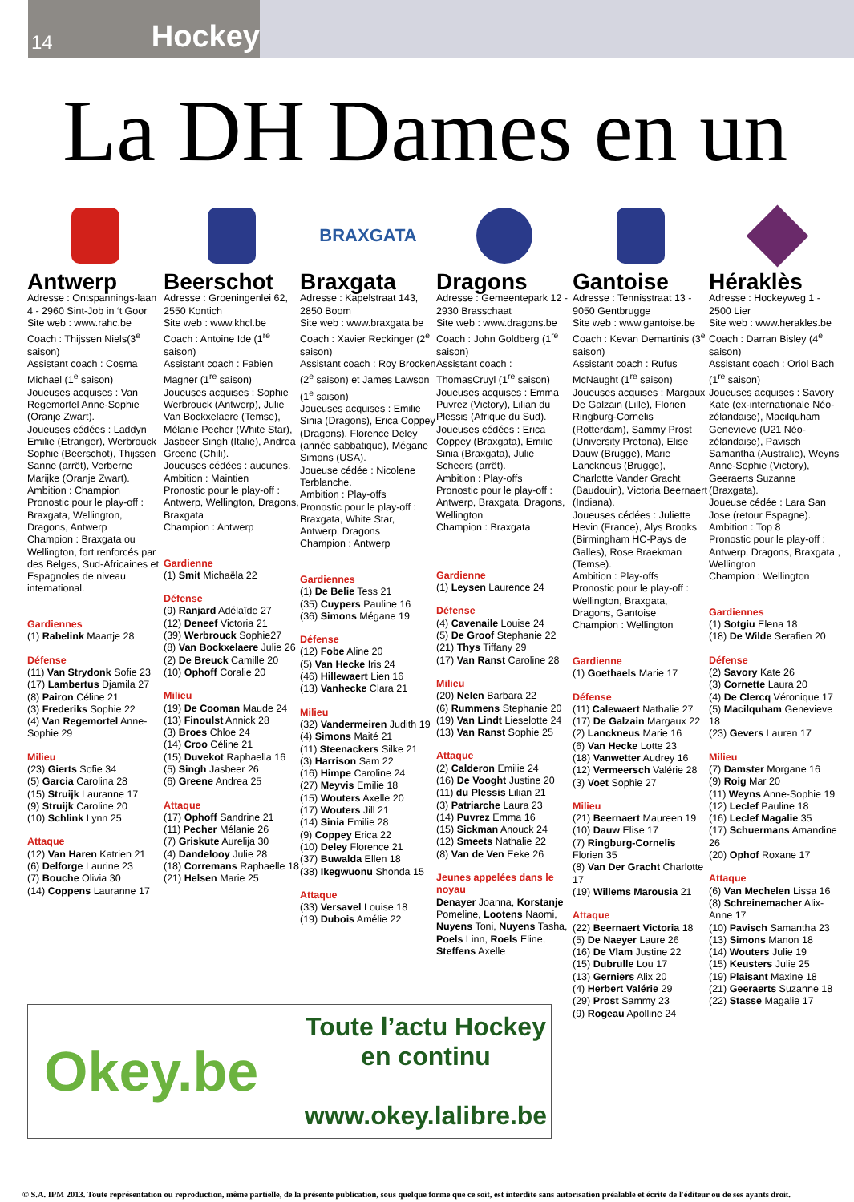14 Hockey
La DH Dames en un
Antwerp
Adresse : Ontspannings-laan 4 - 2960 Sint-Job in ‘t Goor
Site web : www.rahc.be
Coach : Thijssen Niels(3<sup>e</sup> saison)
Assistant coach : Cosma Michael (1<sup>e</sup> saison)
Joueuses acquises : Van Regemortel Anne-Sophie (Oranje Zwart).
Joueuses cédées : Laddyn Emilie (Etranger), Werbrouck Sophie (Beerschot), Thijssen Sanne (arrêt), Verberne Marijke (Oranje Zwart).
Ambition : Champion
Pronostic pour le play-off : Braxgata, Wellington, Dragons, Antwerp
Champion : Braxgata ou Wellington, fort renforcés par des Belges, Sud-Africaines et Espagnoles de niveau international.
Gardiennes
(1) Rabelink Maartje 28
Défense
(11) Van Strydonk Sofie 23
(17) Lambertus Djamila 27
(8) Pairon Céline 21
(3) Frederiks Sophie 22
(4) Van Regemortel Anne-Sophie 29
Milieu
(23) Gierts Sofie 34
(5) Garcia Carolina 28
(15) Struijk Lauranne 17
(9) Struijk Caroline 20
(10) Schlink Lynn 25
Attaque
(12) Van Haren Katrien 21
(6) Delforge Laurine 23
(7) Bouche Olivia 30
(14) Coppens Lauranne 17
Beerschot
Adresse : Groeningenlei 62, 2550 Kontich
Site web : www.khcl.be
Coach : Antoine Ide (1<sup>re</sup> saison)
Assistant coach : Fabien Magner (1<sup>re</sup> saison)
Joueuses acquises : Sophie Werbrouck (Antwerp), Julie Van Bockxelaere (Temse), Mélanie Pecher (White Star), Jasbeer Singh (Italie), Andrea Greene (Chili).
Joueuses cédées : aucunes.
Ambition : Maintien
Pronostic pour le play-off : Antwerp, Wellington, Dragons, Braxgata
Champion : Antwerp
Gardienne
(1) Smit Michaëla 22
Défense
(9) Ranjard Adélaïde 27
(12) Deneef Victoria 21
(39) Werbrouck Sophie27
(8) Van Bockxelaere Julie 26
(2) De Breuck Camille 20
(10) Ophoff Coralie 20
Milieu
(19) De Cooman Maude 24
(13) Finoulst Annick 28
(3) Broes Chloe 24
(14) Croo Céline 21
(15) Duvekot Raphaella 16
(5) Singh Jasbeer 26
(6) Greene Andrea 25
Attaque
(17) Ophoff Sandrine 21
(11) Pecher Mélanie 26
(7) Griskute Aurelija 30
(4) Dandelooy Julie 28
(18) Corremans Raphaelle 18
(21) Helsen Marie 25
BRAXGATA
Braxgata
Adresse : Kapelstraat 143, 2850 Boom
Site web : www.braxgata.be
Coach : Xavier Reckinger (2<sup>e</sup> saison)
Assistant coach : Roy Brocken (2<sup>e</sup> saison) et James Lawson (1<sup>e</sup> saison)
Joueuses acquises : Emilie Sinia (Dragons), Erica Coppey (Dragons), Florence Deley (année sabbatique), Mégane Simons (USA).
Joueuse cédée : Nicolene Terblanche.
Ambition : Play-offs
Pronostic pour le play-off : Braxgata, White Star, Antwerp, Dragons
Champion : Antwerp
Gardiennes
(1) De Belie Tess 21
(35) Cuypers Pauline 16
(36) Simons Mégane 19
Défense
(12) Fobe Aline 20
(5) Van Hecke Iris 24
(46) Hillewaert Lien 16
(13) Vanhecke Clara 21
Milieu
(32) Vandermeiren Judith 19
(4) Simons Maité 21
(11) Steenackers Silke 21
(3) Harrison Sam 22
(16) Himpe Caroline 24
(27) Meyvis Emilie 18
(15) Wouters Axelle 20
(17) Wouters Jill 21
(14) Sinia Emilie 28
(9) Coppey Erica 22
(10) Deley Florence 21
(37) Buwalda Ellen 18
(38) Ikegwuonu Shonda 15
Attaque
(33) Versavel Louise 18
(19) Dubois Amélie 22
Dragons
Adresse : Gemeentepark 12 - 2930 Brasschaat
Site web : www.dragons.be
Coach : John Goldberg (1<sup>re</sup> saison)
Assistant coach : ThomasCruyl (1<sup>re</sup> saison)
Joueuses acquises : Emma Puvrez (Victory), Lilian du Plessis (Afrique du Sud).
Joueuses cédées : Erica Coppey (Braxgata), Emilie Sinia (Braxgata), Julie Scheers (arrêt).
Ambition : Play-offs
Pronostic pour le play-off : Antwerp, Braxgata, Dragons, Wellington
Champion : Braxgata
Gardienne
(1) Leysen Laurence 24
Défense
(4) Cavenaile Louise 24
(5) De Groof Stephanie 22
(21) Thys Tiffany 29
(17) Van Ranst Caroline 28
Milieu
(20) Nelen Barbara 22
(6) Rummens Stephanie 20
(19) Van Lindt Lieselotte 24
(13) Van Ranst Sophie 25
Attaque
(2) Calderon Emilie 24
(16) De Vooght Justine 20
(11) du Plessis Lilian 21
(3) Patriarche Laura 23
(14) Puvrez Emma 16
(15) Sickman Anouck 24
(12) Smeets Nathalie 22
(8) Van de Ven Eeke 26
Jeunes appelées dans le noyau
Denayer Joanna, Korstanje Pomeline, Lootens Naomi, Nuyens Toni, Nuyens Tasha, Poels Linn, Roels Eline, Steffens Axelle
Gantoise
Adresse : Tennisstraat 13 - 9050 Gentbrugge
Site web : www.gantoise.be
Coach : Kevan Demartinis (3<sup>e</sup> saison)
Assistant coach : Rufus McNaught (1<sup>re</sup> saison)
Joueuses acquises : Margaux De Galzain (Lille), Florien Ringburg-Cornelis (Rotterdam), Sammy Prost (University Pretoria), Elise Dauw (Brugge), Marie Lanckneus (Brugge), Charlotte Vander Gracht (Baudouin), Victoria Beernaert (Indiana).
Joueuses cédées : Juliette Hevin (France), Alys Brooks (Birmingham HC-Pays de Galles), Rose Braekman (Temse).
Ambition : Play-offs
Pronostic pour le play-off : Wellington, Braxgata, Dragons, Gantoise
Champion : Wellington
Gardienne
(1) Goethaels Marie 17
Défense
(11) Calewaert Nathalie 27
(17) De Galzain Margaux 22
(2) Lanckneus Marie 16
(6) Van Hecke Lotte 23
(18) Vanwetter Audrey 16
(12) Vermeersch Valérie 28
(3) Voet Sophie 27
Milieu
(21) Beernaert Maureen 19
(10) Dauw Elise 17
(7) Ringburg-Cornelis Florien 35
(8) Van Der Gracht Charlotte 17
(19) Willems Marousia 21
Attaque
(22) Beernaert Victoria 18
(5) De Naeyer Laure 26
(16) De Vlam Justine 22
(15) Dubrulle Lou 17
(13) Gerniers Alix 20
(4) Herbert Valérie 29
(29) Prost Sammy 23
(9) Rogeau Apolline 24
Héraklès
Adresse : Hockeyweg 1 - 2500 Lier
Site web : www.herakles.be
Coach : Darran Bisley (4<sup>e</sup> saison)
Assistant coach : Oriol Bach (1<sup>re</sup> saison)
Joueuses acquises : Savory Kate (ex-internationale Néo-zélandaise), Macilquham Genevieve (U21 Néo-zélandaise), Pavisch Samantha (Australie), Weyns Anne-Sophie (Victory), Geeraerts Suzanne (Braxgata).
Joueuse cédée : Lara San Jose (retour Espagne).
Ambition : Top 8
Pronostic pour le play-off : Antwerp, Dragons, Braxgata , Wellington
Champion : Wellington
Gardiennes
(1) Sotgiu Elena 18
(18) De Wilde Serafien 20
Défense
(2) Savory Kate 26
(3) Cornette Laura 20
(4) De Clercq Véronique 17
(5) Macilquham Genevieve 18
(23) Gevers Lauren 17
Milieu
(7) Damster Morgane 16
(9) Roig Mar 20
(11) Weyns Anne-Sophie 19
(12) Leclef Pauline 18
(16) Leclef Magalie 35
(17) Schuermans Amandine 26
(20) Ophof Roxane 17
Attaque
(6) Van Mechelen Lissa 16
(8) Schreinemacher Alix-Anne 17
(10) Pavisch Samantha 23
(13) Simons Manon 18
(14) Wouters Julie 19
(15) Keusters Julie 25
(19) Plaisant Maxine 18
(21) Geeraerts Suzanne 18
(22) Stasse Magalie 17
Okey.be
Toute l’actu Hockey
en continu
www.okey.lalibre.be
© S.A. IPM 2013. Toute représentation ou reproduction, même partielle, de la présente publication, sous quelque forme que ce soit, est interdite sans autorisation préalable et écrite de l'éditeur ou de ses ayants droit.